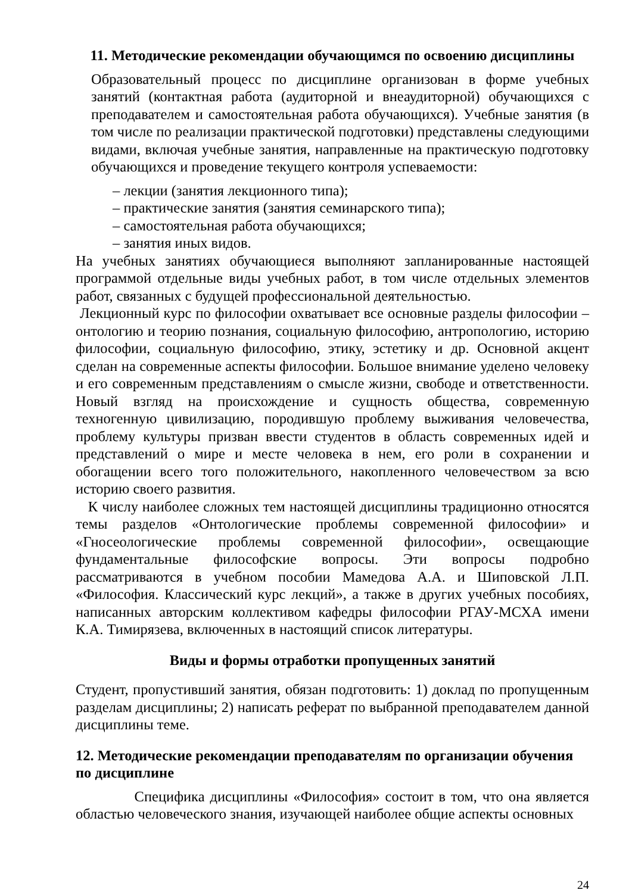11. Методические рекомендации обучающимся по освоению дисциплины
Образовательный процесс по дисциплине организован в форме учебных занятий (контактная работа (аудиторной и внеаудиторной) обучающихся с преподавателем и самостоятельная работа обучающихся). Учебные занятия (в том числе по реализации практической подготовки) представлены следующими видами, включая учебные занятия, направленные на практическую подготовку обучающихся и проведение текущего контроля успеваемости:
– лекции (занятия лекционного типа);
– практические занятия (занятия семинарского типа);
– самостоятельная работа обучающихся;
– занятия иных видов.
На учебных занятиях обучающиеся выполняют запланированные настоящей программой отдельные виды учебных работ, в том числе отдельных элементов работ, связанных с будущей профессиональной деятельностью.
Лекционный курс по философии охватывает все основные разделы философии – онтологию и теорию познания, социальную философию, антропологию, историю философии, социальную философию, этику, эстетику и др. Основной акцент сделан на современные аспекты философии. Большое внимание уделено человеку и его современным представлениям о смысле жизни, свободе и ответственности. Новый взгляд на происхождение и сущность общества, современную техногенную цивилизацию, породившую проблему выживания человечества, проблему культуры призван ввести студентов в область современных идей и представлений о мире и месте человека в нем, его роли в сохранении и обогащении всего того положительного, накопленного человечеством за всю историю своего развития.
К числу наиболее сложных тем настоящей дисциплины традиционно относятся темы разделов «Онтологические проблемы современной философии» и «Гносеологические проблемы современной философии», освещающие фундаментальные философские вопросы. Эти вопросы подробно рассматриваются в учебном пособии Мамедова А.А. и Шиповской Л.П. «Философия. Классический курс лекций», а также в других учебных пособиях, написанных авторским коллективом кафедры философии РГАУ-МСХА имени К.А. Тимирязева, включенных в настоящий список литературы.
Виды и формы отработки пропущенных занятий
Студент, пропустивший занятия, обязан подготовить: 1) доклад по пропущенным разделам дисциплины; 2) написать реферат по выбранной преподавателем данной дисциплины теме.
12. Методические рекомендации преподавателям по организации обучения по дисциплине
Специфика дисциплины «Философия» состоит в том, что она является областью человеческого знания, изучающей наиболее общие аспекты основных
24